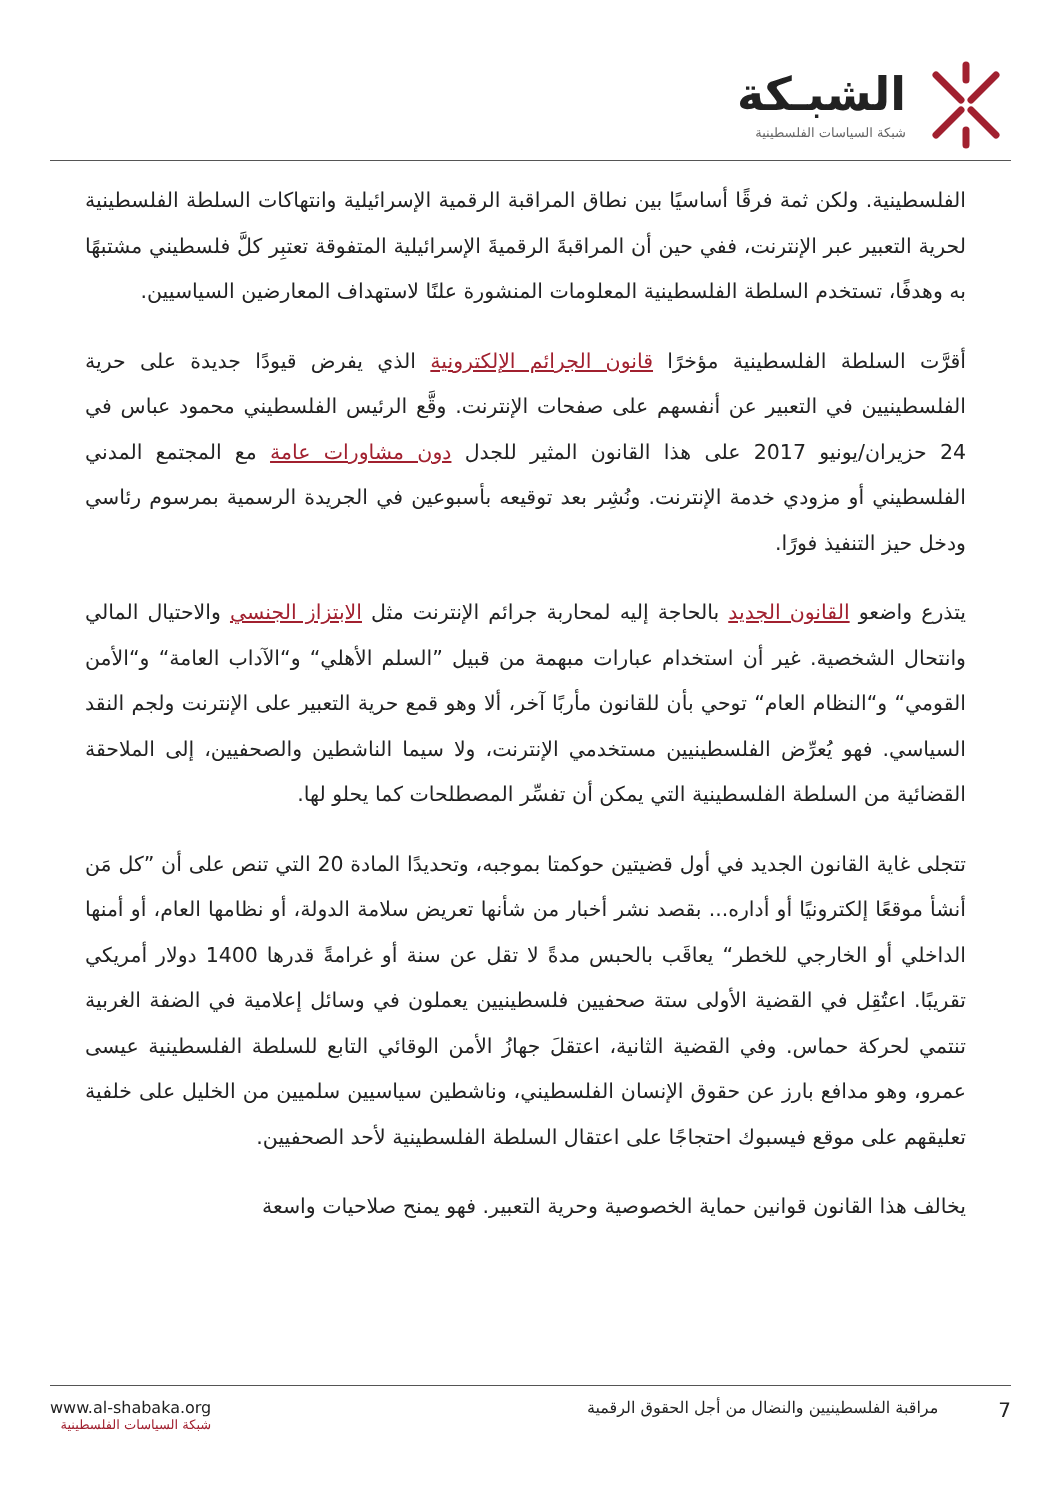الشبـكة
شبكة السياسات الفلسطينية
الفلسطينية. ولكن ثمة فرقًا أساسيًا بين نطاق المراقبة الرقمية الإسرائيلية وانتهاكات السلطة الفلسطينية لحرية التعبير عبر الإنترنت، ففي حين أن المراقبةَ الرقميةَ الإسرائيلية المتفوقة تعتبِر كلَّ فلسطيني مشتبهًا به وهدفًا، تستخدم السلطة الفلسطينية المعلومات المنشورة علنًا لاستهداف المعارضين السياسيين.
أقرَّت السلطة الفلسطينية مؤخرًا قانون الجرائم الإلكترونية الذي يفرض قيودًا جديدة على حرية الفلسطينيين في التعبير عن أنفسهم على صفحات الإنترنت. وقَّع الرئيس الفلسطيني محمود عباس في 24 حزيران/يونيو 2017 على هذا القانون المثير للجدل دون مشاورات عامة مع المجتمع المدني الفلسطيني أو مزودي خدمة الإنترنت. ونُشِر بعد توقيعه بأسبوعين في الجريدة الرسمية بمرسوم رئاسي ودخل حيز التنفيذ فورًا.
يتذرع واضعو القانون الجديد بالحاجة إليه لمحاربة جرائم الإنترنت مثل الابتزاز الجنسي والاحتيال المالي وانتحال الشخصية. غير أن استخدام عبارات مبهمة من قبيل ”السلم الأهلي“ و“الآداب العامة“ و“الأمن القومي“ و“النظام العام“ توحي بأن للقانون مأربًا آخر، ألا وهو قمع حرية التعبير على الإنترنت ولجم النقد السياسي. فهو يُعرِّض الفلسطينيين مستخدمي الإنترنت، ولا سيما الناشطين والصحفيين، إلى الملاحقة القضائية من السلطة الفلسطينية التي يمكن أن تفسِّر المصطلحات كما يحلو لها.
تتجلى غاية القانون الجديد في أول قضيتين حوكمتا بموجبه، وتحديدًا المادة 20 التي تنص على أن ”كل مَن أنشأ موقعًا إلكترونيًا أو أداره... بقصد نشر أخبار من شأنها تعريض سلامة الدولة، أو نظامها العام، أو أمنها الداخلي أو الخارجي للخطر“ يعاقَب بالحبس مدةً لا تقل عن سنة أو غرامةً قدرها 1400 دولار أمريكي تقريبًا. اعتُقِل في القضية الأولى ستة صحفيين فلسطينيين يعملون في وسائل إعلامية في الضفة الغربية تنتمي لحركة حماس. وفي القضية الثانية، اعتقلَ جهازُ الأمن الوقائي التابع للسلطة الفلسطينية عيسى عمرو، وهو مدافع بارز عن حقوق الإنسان الفلسطيني، وناشطين سياسيين سلميين من الخليل على خلفية تعليقهم على موقع فيسبوك احتجاجًا على اعتقال السلطة الفلسطينية لأحد الصحفيين.
يخالف هذا القانون قوانين حماية الخصوصية وحرية التعبير. فهو يمنح صلاحيات واسعة
www.al-shabaka.org
شبكة السياسات الفلسطينية
7 مراقبة الفلسطينيين والنضال من أجل الحقوق الرقمية